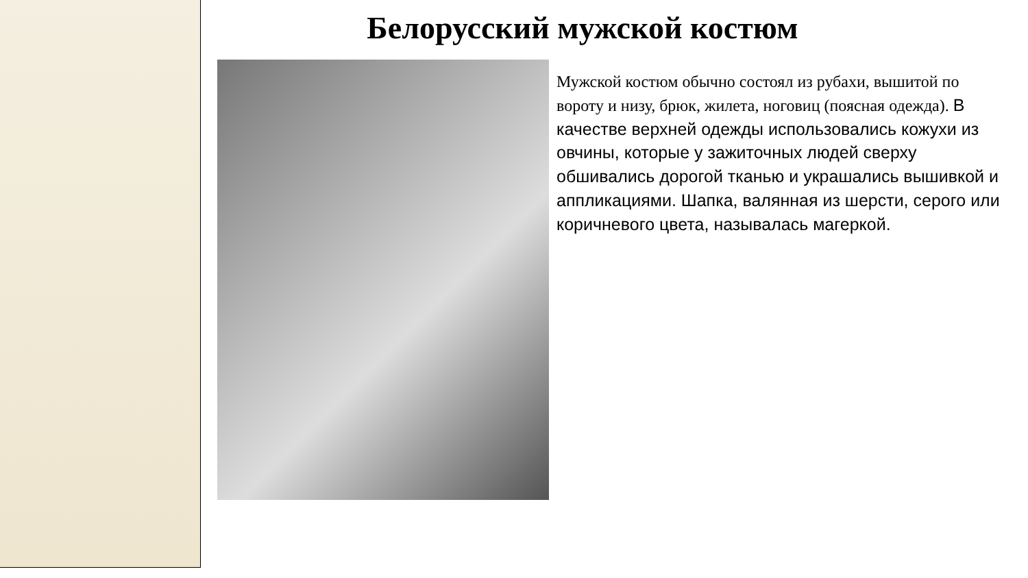Белорусский мужской костюм
Мужской костюм обычно состоял из рубахи, вышитой по вороту и низу, брюк, жилета, ноговиц (поясная одежда). В качестве верхней одежды использовались кожухи из овчины, которые у зажиточных людей сверху обшивались дорогой тканью и украшались вышивкой и аппликациями. Шапка, валянная из шерсти, серого или коричневого цвета, называлась магеркой.